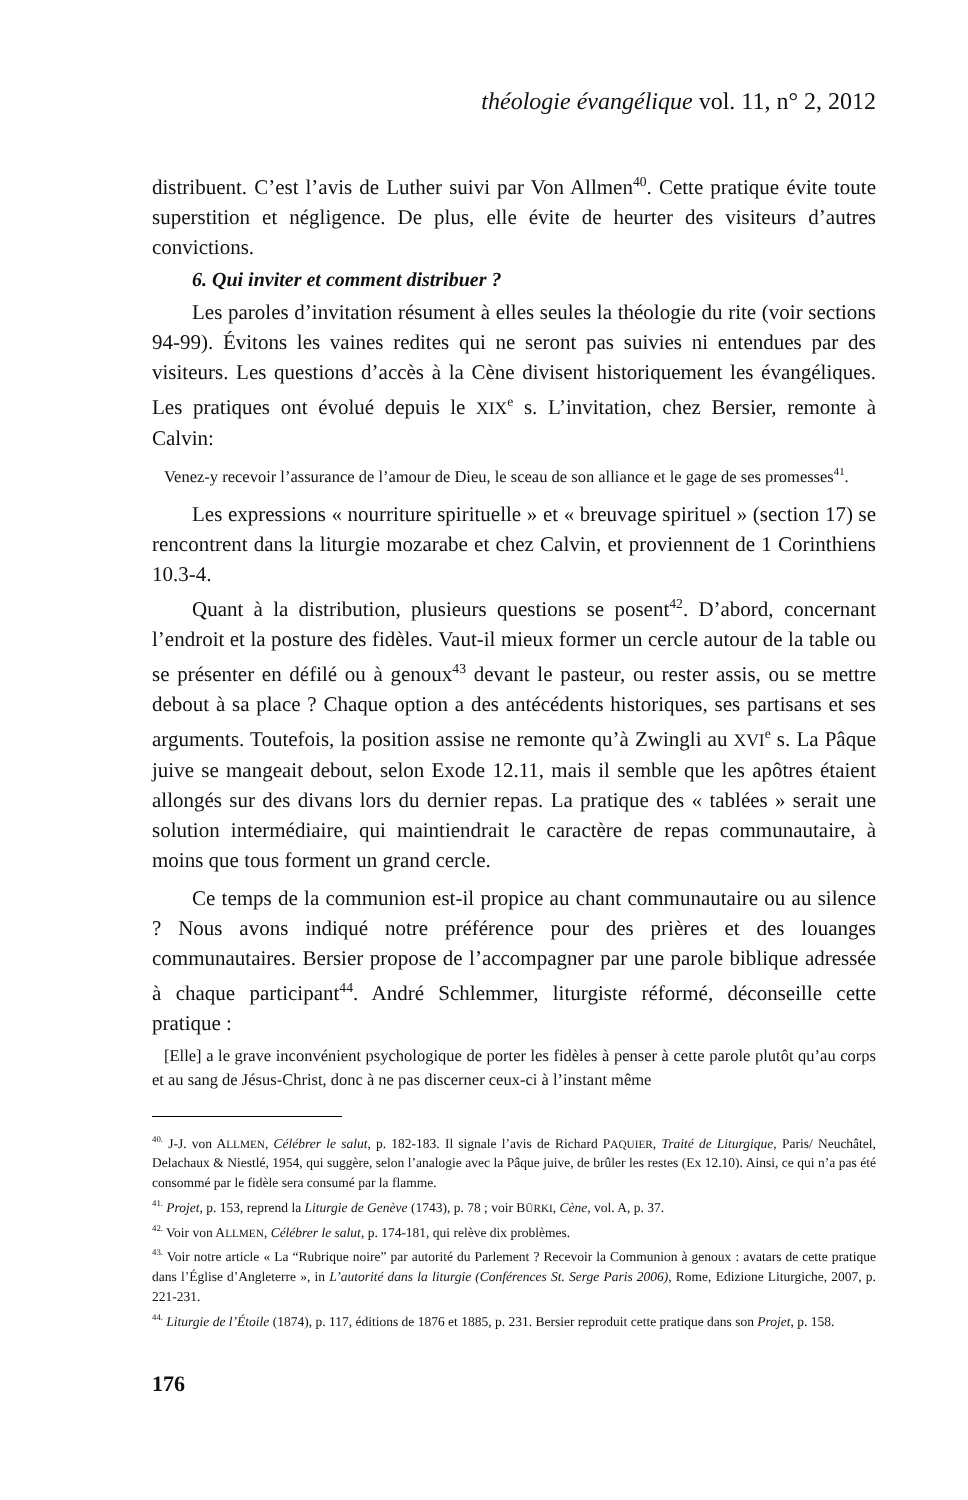théologie évangélique vol. 11, n° 2, 2012
distribuent. C’est l’avis de Luther suivi par Von Allmen<sup>40</sup>. Cette pratique évite toute superstition et négligence. De plus, elle évite de heurter des visiteurs d’autres convictions.
6. Qui inviter et comment distribuer ?
Les paroles d’invitation résument à elles seules la théologie du rite (voir sections 94-99). Évitons les vaines redites qui ne seront pas suivies ni entendues par des visiteurs. Les questions d’accès à la Cène divisent historiquement les évangéliques. Les pratiques ont évolué depuis le XIX<sup>e</sup> s. L’invitation, chez Bersier, remonte à Calvin:
Venez-y recevoir l’assurance de l’amour de Dieu, le sceau de son alliance et le gage de ses promesses<sup>41</sup>.
Les expressions « nourriture spirituelle » et « breuvage spirituel » (section 17) se rencontrent dans la liturgie mozarabe et chez Calvin, et proviennent de 1 Corinthiens 10.3-4.
Quant à la distribution, plusieurs questions se posent<sup>42</sup>. D’abord, concernant l’endroit et la posture des fidèles. Vaut-il mieux former un cercle autour de la table ou se présenter en défilé ou à genoux<sup>43</sup> devant le pasteur, ou rester assis, ou se mettre debout à sa place ? Chaque option a des antécédents historiques, ses partisans et ses arguments. Toutefois, la position assise ne remonte qu’à Zwingli au XVI<sup>e</sup> s. La Pâque juive se mangeait debout, selon Exode 12.11, mais il semble que les apôtres étaient allongés sur des divans lors du dernier repas. La pratique des « tablées » serait une solution intermédiaire, qui maintiendrait le caractère de repas communautaire, à moins que tous forment un grand cercle.
Ce temps de la communion est-il propice au chant communautaire ou au silence ? Nous avons indiqué notre préférence pour des prières et des louanges communautaires. Bersier propose de l’accompagner par une parole biblique adressée à chaque participant<sup>44</sup>. André Schlemmer, liturgiste réformé, déconseille cette pratique :
[Elle] a le grave inconvénient psychologique de porter les fidèles à penser à cette parole plutôt qu’au corps et au sang de Jésus-Christ, donc à ne pas discerner ceux-ci à l’instant même
<sup>40.</sup> J-J. von ALLMEN, Célébrer le salut, p. 182-183. Il signale l’avis de Richard PAQUIER, Traité de Liturgique, Paris/ Neuchâtel, Delachaux & Niestlé, 1954, qui suggère, selon l’analogie avec la Pâque juive, de brûler les restes (Ex 12.10). Ainsi, ce qui n’a pas été consommé par le fidèle sera consumé par la flamme.
<sup>41.</sup> Projet, p. 153, reprend la Liturgie de Genève (1743), p. 78 ; voir BÜRKI, Cène, vol. A, p. 37.
<sup>42.</sup> Voir von ALLMEN, Célébrer le salut, p. 174-181, qui relève dix problèmes.
<sup>43.</sup> Voir notre article « La “Rubrique noire” par autorité du Parlement ? Recevoir la Communion à genoux : avatars de cette pratique dans l’Église d’Angleterre », in L’autorité dans la liturgie (Conférences St. Serge Paris 2006), Rome, Edizione Liturgiche, 2007, p. 221-231.
<sup>44.</sup> Liturgie de l’Étoile (1874), p. 117, éditions de 1876 et 1885, p. 231. Bersier reproduit cette pratique dans son Projet, p. 158.
176